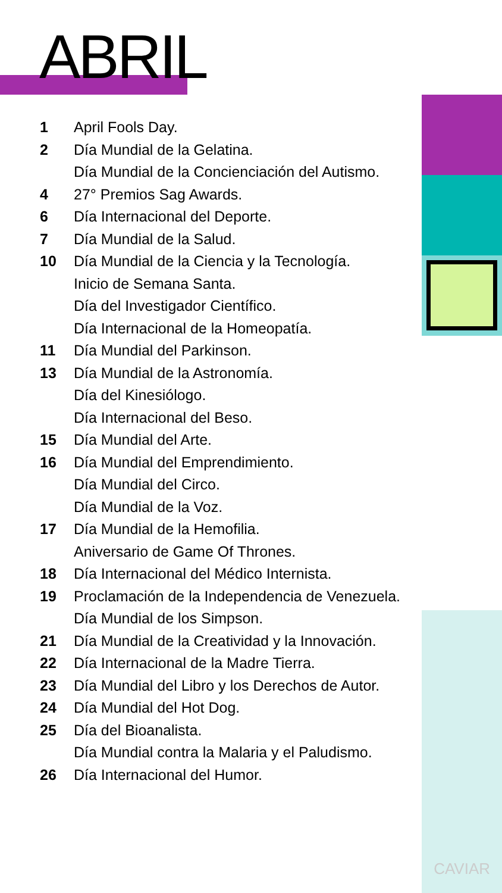ABRIL
1 April Fools Day.
2 Día Mundial de la Gelatina.
Día Mundial de la Concienciación del Autismo.
4 27° Premios Sag Awards.
6 Día Internacional del Deporte.
7 Día Mundial de la Salud.
10 Día Mundial de la Ciencia y la Tecnología.
Inicio de Semana Santa.
Día del Investigador Científico.
Día Internacional de la Homeopatía.
11 Día Mundial del Parkinson.
13 Día Mundial de la Astronomía.
Día del Kinesiólogo.
Día Internacional del Beso.
15 Día Mundial del Arte.
16 Día Mundial del Emprendimiento.
Día Mundial del Circo.
Día Mundial de la Voz.
17 Día Mundial de la Hemofilia.
Aniversario de Game Of Thrones.
18 Día Internacional del Médico Internista.
19 Proclamación de la Independencia de Venezuela.
Día Mundial de los Simpson.
21 Día Mundial de la Creatividad y la Innovación.
22 Día Internacional de la Madre Tierra.
23 Día Mundial del Libro y los Derechos de Autor.
24 Día Mundial del Hot Dog.
25 Día del Bioanalista.
Día Mundial contra la Malaria y el Paludismo.
26 Día Internacional del Humor.
CAVIAR